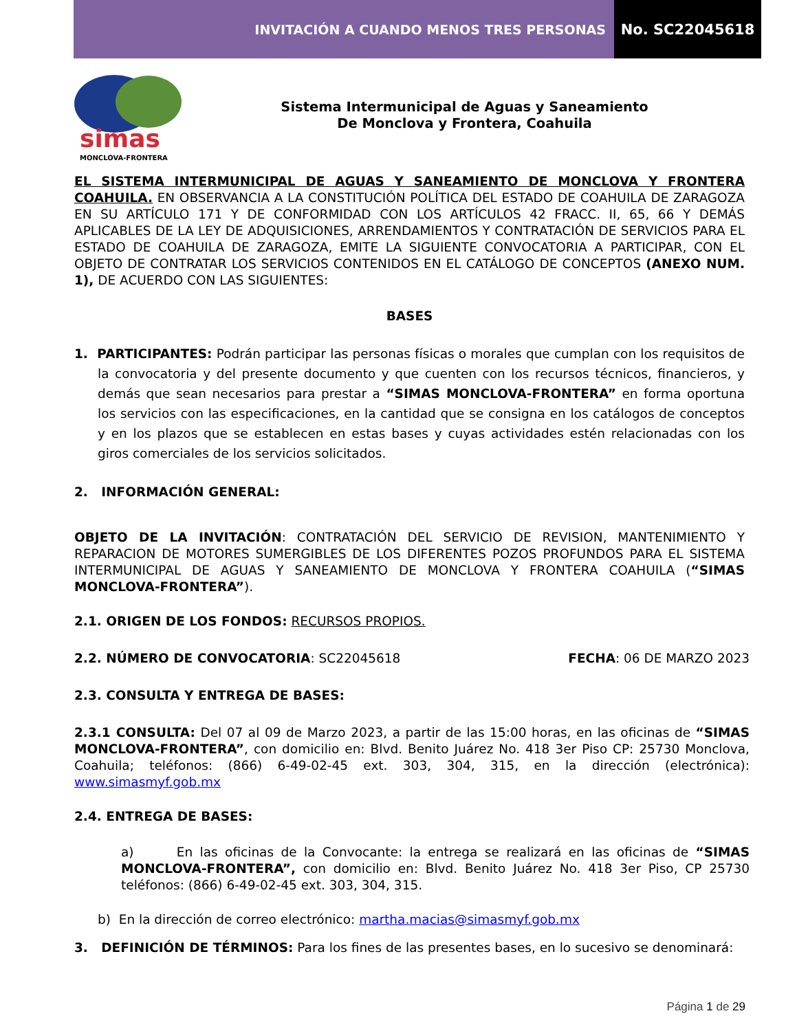INVITACIÓN A CUANDO MENOS TRES PERSONAS
No. SC22045618
simas
MONCLOVA-FRONTERA
Sistema Intermunicipal de Aguas y Saneamiento
De Monclova y Frontera, Coahuila
EL SISTEMA INTERMUNICIPAL DE AGUAS Y SANEAMIENTO DE MONCLOVA Y FRONTERA COAHUILA. EN OBSERVANCIA A LA CONSTITUCIÓN POLÍTICA DEL ESTADO DE COAHUILA DE ZARAGOZA EN SU ARTÍCULO 171 Y DE CONFORMIDAD CON LOS ARTÍCULOS 42 FRACC. II, 65, 66 Y DEMÁS APLICABLES DE LA LEY DE ADQUISICIONES, ARRENDAMIENTOS Y CONTRATACIÓN DE SERVICIOS PARA EL ESTADO DE COAHUILA DE ZARAGOZA, EMITE LA SIGUIENTE CONVOCATORIA A PARTICIPAR, CON EL OBJETO DE CONTRATAR LOS SERVICIOS CONTENIDOS EN EL CATÁLOGO DE CONCEPTOS (ANEXO NUM. 1), DE ACUERDO CON LAS SIGUIENTES:
BASES
1. PARTICIPANTES: Podrán participar las personas físicas o morales que cumplan con los requisitos de la convocatoria y del presente documento y que cuenten con los recursos técnicos, financieros, y demás que sean necesarios para prestar a “SIMAS MONCLOVA-FRONTERA” en forma oportuna los servicios con las especificaciones, en la cantidad que se consigna en los catálogos de conceptos y en los plazos que se establecen en estas bases y cuyas actividades estén relacionadas con los giros comerciales de los servicios solicitados.
2. INFORMACIÓN GENERAL:
OBJETO DE LA INVITACIÓN: CONTRATACIÓN DEL SERVICIO DE REVISION, MANTENIMIENTO Y REPARACION DE MOTORES SUMERGIBLES DE LOS DIFERENTES POZOS PROFUNDOS PARA EL SISTEMA INTERMUNICIPAL DE AGUAS Y SANEAMIENTO DE MONCLOVA Y FRONTERA COAHUILA (“SIMAS MONCLOVA-FRONTERA”).
2.1. ORIGEN DE LOS FONDOS: RECURSOS PROPIOS.
2.2. NÚMERO DE CONVOCATORIA: SC22045618 FECHA: 06 DE MARZO 2023
2.3. CONSULTA Y ENTREGA DE BASES:
2.3.1 CONSULTA: Del 07 al 09 de Marzo 2023, a partir de las 15:00 horas, en las oficinas de “SIMAS MONCLOVA-FRONTERA”, con domicilio en: Blvd. Benito Juárez No. 418 3er Piso CP: 25730 Monclova, Coahuila; teléfonos: (866) 6-49-02-45 ext. 303, 304, 315, en la dirección (electrónica): www.simasmyf.gob.mx
2.4. ENTREGA DE BASES:
a) En las oficinas de la Convocante: la entrega se realizará en las oficinas de “SIMAS MONCLOVA-FRONTERA”, con domicilio en: Blvd. Benito Juárez No. 418 3er Piso, CP 25730 teléfonos: (866) 6-49-02-45 ext. 303, 304, 315.
b) En la dirección de correo electrónico: martha.macias@simasmyf.gob.mx
3. DEFINICIÓN DE TÉRMINOS: Para los fines de las presentes bases, en lo sucesivo se denominará:
Página 1 de 29